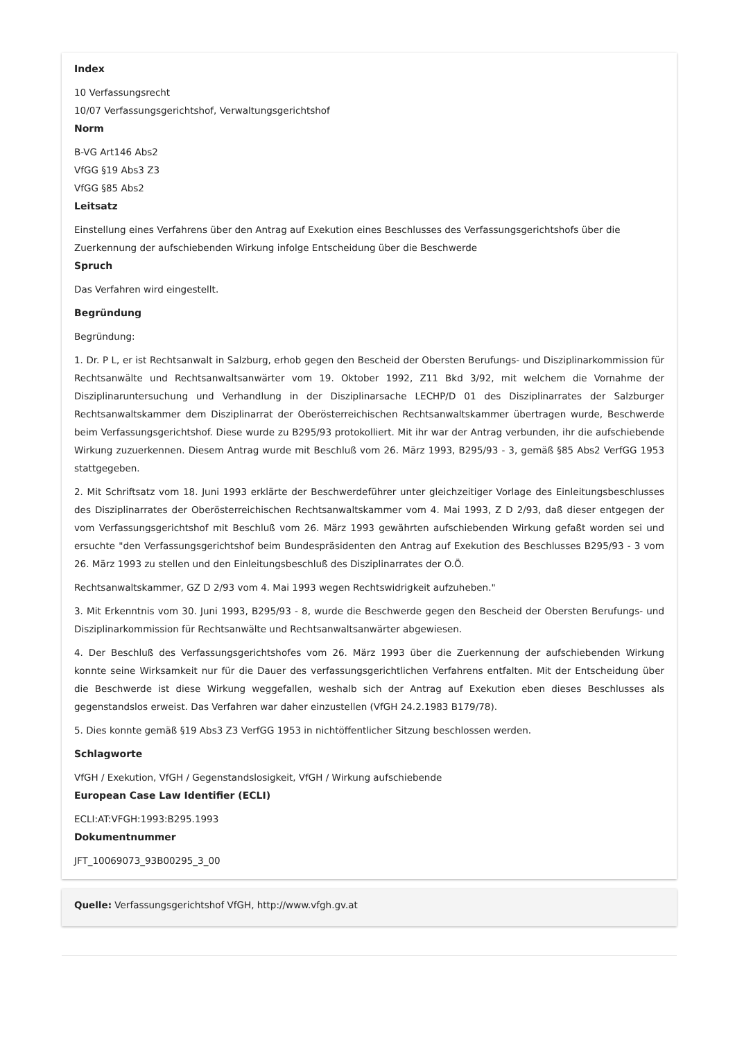Index
10 Verfassungsrecht
10/07 Verfassungsgerichtshof, Verwaltungsgerichtshof
Norm
B-VG Art146 Abs2
VfGG §19 Abs3 Z3
VfGG §85 Abs2
Leitsatz
Einstellung eines Verfahrens über den Antrag auf Exekution eines Beschlusses des Verfassungsgerichtshofs über die Zuerkennung der aufschiebenden Wirkung infolge Entscheidung über die Beschwerde
Spruch
Das Verfahren wird eingestellt.
Begründung
Begründung:
1. Dr. P L, er ist Rechtsanwalt in Salzburg, erhob gegen den Bescheid der Obersten Berufungs- und Disziplinarkommission für Rechtsanwälte und Rechtsanwaltsanwärter vom 19. Oktober 1992, Z11 Bkd 3/92, mit welchem die Vornahme der Disziplinaruntersuchung und Verhandlung in der Disziplinarsache LECHP/D 01 des Disziplinarrates der Salzburger Rechtsanwaltskammer dem Disziplinarrat der Oberösterreichischen Rechtsanwaltskammer übertragen wurde, Beschwerde beim Verfassungsgerichtshof. Diese wurde zu B295/93 protokolliert. Mit ihr war der Antrag verbunden, ihr die aufschiebende Wirkung zuzuerkennen. Diesem Antrag wurde mit Beschluß vom 26. März 1993, B295/93 - 3, gemäß §85 Abs2 VerfGG 1953 stattgegeben.
2. Mit Schriftsatz vom 18. Juni 1993 erklärte der Beschwerdeführer unter gleichzeitiger Vorlage des Einleitungsbeschlusses des Disziplinarrates der Oberösterreichischen Rechtsanwaltskammer vom 4. Mai 1993, Z D 2/93, daß dieser entgegen der vom Verfassungsgerichtshof mit Beschluß vom 26. März 1993 gewährten aufschiebenden Wirkung gefaßt worden sei und ersuchte "den Verfassungsgerichtshof beim Bundespräsidenten den Antrag auf Exekution des Beschlusses B295/93 - 3 vom 26. März 1993 zu stellen und den Einleitungsbeschluß des Disziplinarrates der O.Ö.
Rechtsanwaltskammer, GZ D 2/93 vom 4. Mai 1993 wegen Rechtswidrigkeit aufzuheben."
3. Mit Erkenntnis vom 30. Juni 1993, B295/93 - 8, wurde die Beschwerde gegen den Bescheid der Obersten Berufungs- und Disziplinarkommission für Rechtsanwälte und Rechtsanwaltsanwärter abgewiesen.
4. Der Beschluß des Verfassungsgerichtshofes vom 26. März 1993 über die Zuerkennung der aufschiebenden Wirkung konnte seine Wirksamkeit nur für die Dauer des verfassungsgerichtlichen Verfahrens entfalten. Mit der Entscheidung über die Beschwerde ist diese Wirkung weggefallen, weshalb sich der Antrag auf Exekution eben dieses Beschlusses als gegenstandslos erweist. Das Verfahren war daher einzustellen (VfGH 24.2.1983 B179/78).
5. Dies konnte gemäß §19 Abs3 Z3 VerfGG 1953 in nichtöffentlicher Sitzung beschlossen werden.
Schlagworte
VfGH / Exekution, VfGH / Gegenstandslosigkeit, VfGH / Wirkung aufschiebende
European Case Law Identifier (ECLI)
ECLI:AT:VFGH:1993:B295.1993
Dokumentnummer
JFT_10069073_93B00295_3_00
Quelle: Verfassungsgerichtshof VfGH, http://www.vfgh.gv.at